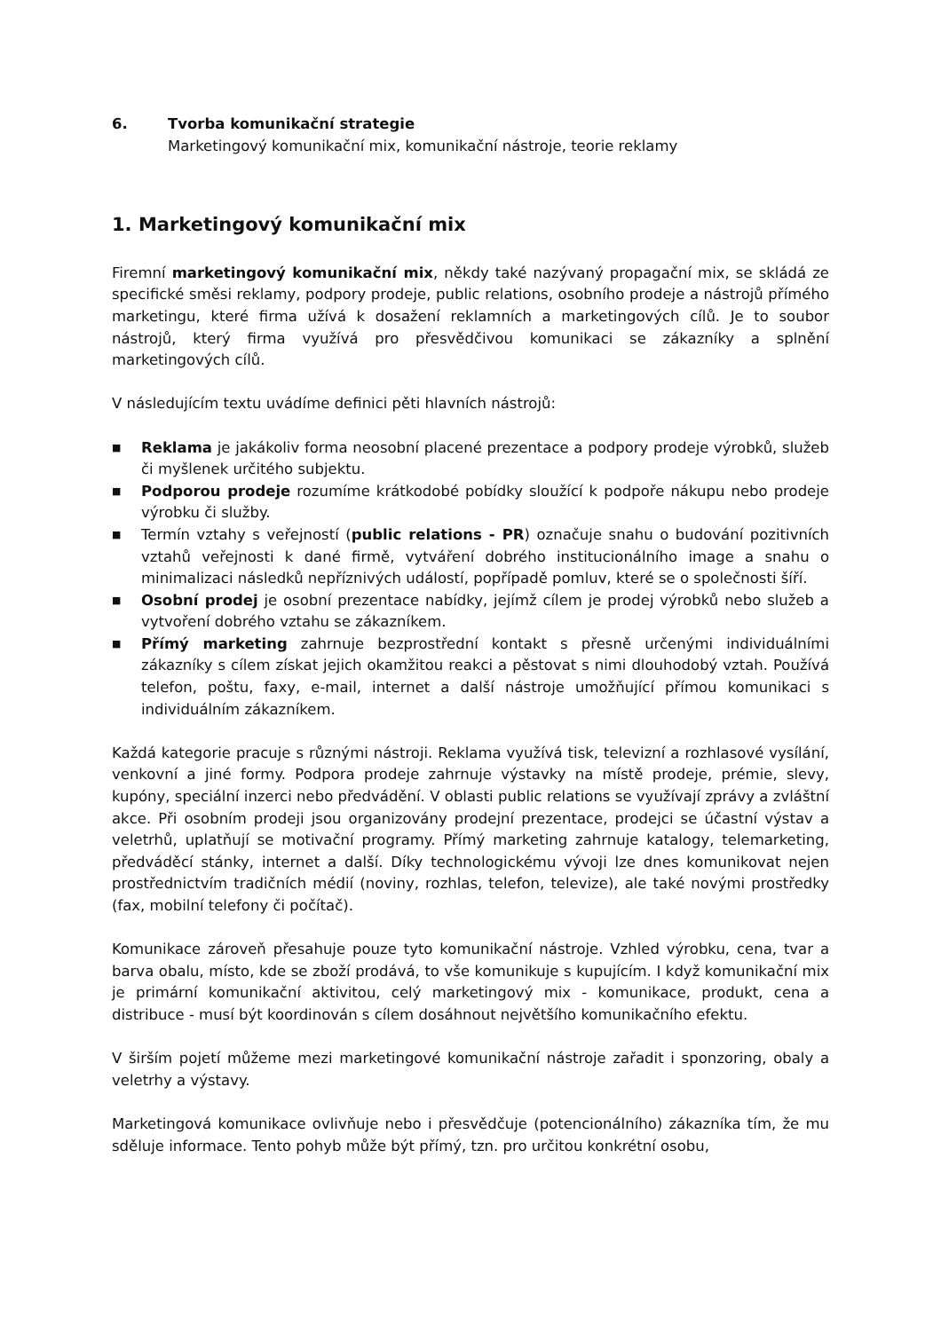6. Tvorba komunikační strategie
Marketingový komunikační mix, komunikační nástroje, teorie reklamy
1. Marketingový komunikační mix
Firemní marketingový komunikační mix, někdy také nazývaný propagační mix, se skládá ze specifické směsi reklamy, podpory prodeje, public relations, osobního prodeje a nástrojů přímého marketingu, které firma užívá k dosažení reklamních a marketingových cílů. Je to soubor nástrojů, který firma využívá pro přesvědčivou komunikaci se zákazníky a splnění marketingových cílů.
V následujícím textu uvádíme definici pěti hlavních nástrojů:
■
Reklama je jakákoliv forma neosobní placené prezentace a podpory prodeje výrobků, služeb či myšlenek určitého subjektu.
■
Podporou prodeje rozumíme krátkodobé pobídky sloužící k podpoře nákupu nebo prodeje výrobku či služby.
■
Termín vztahy s veřejností (public relations - PR) označuje snahu o budování pozitivních vztahů veřejnosti k dané firmě, vytváření dobrého institucionálního image a snahu o minimalizaci následků nepříznivých událostí, popřípadě pomluv, které se o společnosti šíří.
■
Osobní prodej je osobní prezentace nabídky, jejímž cílem je prodej výrobků nebo služeb a vytvoření dobrého vztahu se zákazníkem.
■
Přímý marketing zahrnuje bezprostřední kontakt s přesně určenými individuálními zákazníky s cílem získat jejich okamžitou reakci a pěstovat s nimi dlouhodobý vztah. Používá telefon, poštu, faxy, e-mail, internet a další nástroje umožňující přímou komunikaci s individuálním zákazníkem.
Každá kategorie pracuje s různými nástroji. Reklama využívá tisk, televizní a rozhlasové vysílání, venkovní a jiné formy. Podpora prodeje zahrnuje výstavky na místě prodeje, prémie, slevy, kupóny, speciální inzerci nebo předvádění. V oblasti public relations se využívají zprávy a zvláštní akce. Při osobním prodeji jsou organizovány prodejní prezentace, prodejci se účastní výstav a veletrhů, uplatňují se motivační programy. Přímý marketing zahrnuje katalogy, telemarketing, předváděcí stánky, internet a další. Díky technologickému vývoji lze dnes komunikovat nejen prostřednictvím tradičních médií (noviny, rozhlas, telefon, televize), ale také novými prostředky (fax, mobilní telefony či počítač).
Komunikace zároveň přesahuje pouze tyto komunikační nástroje. Vzhled výrobku, cena, tvar a barva obalu, místo, kde se zboží prodává, to vše komunikuje s kupujícím. I když komunikační mix je primární komunikační aktivitou, celý marketingový mix - komunikace, produkt, cena a distribuce - musí být koordinován s cílem dosáhnout největšího komunikačního efektu.
V širším pojetí můžeme mezi marketingové komunikační nástroje zařadit i sponzoring, obaly a veletrhy a výstavy.
Marketingová komunikace ovlivňuje nebo i přesvědčuje (potencionálního) zákazníka tím, že mu sděluje informace. Tento pohyb může být přímý, tzn. pro určitou konkrétní osobu,